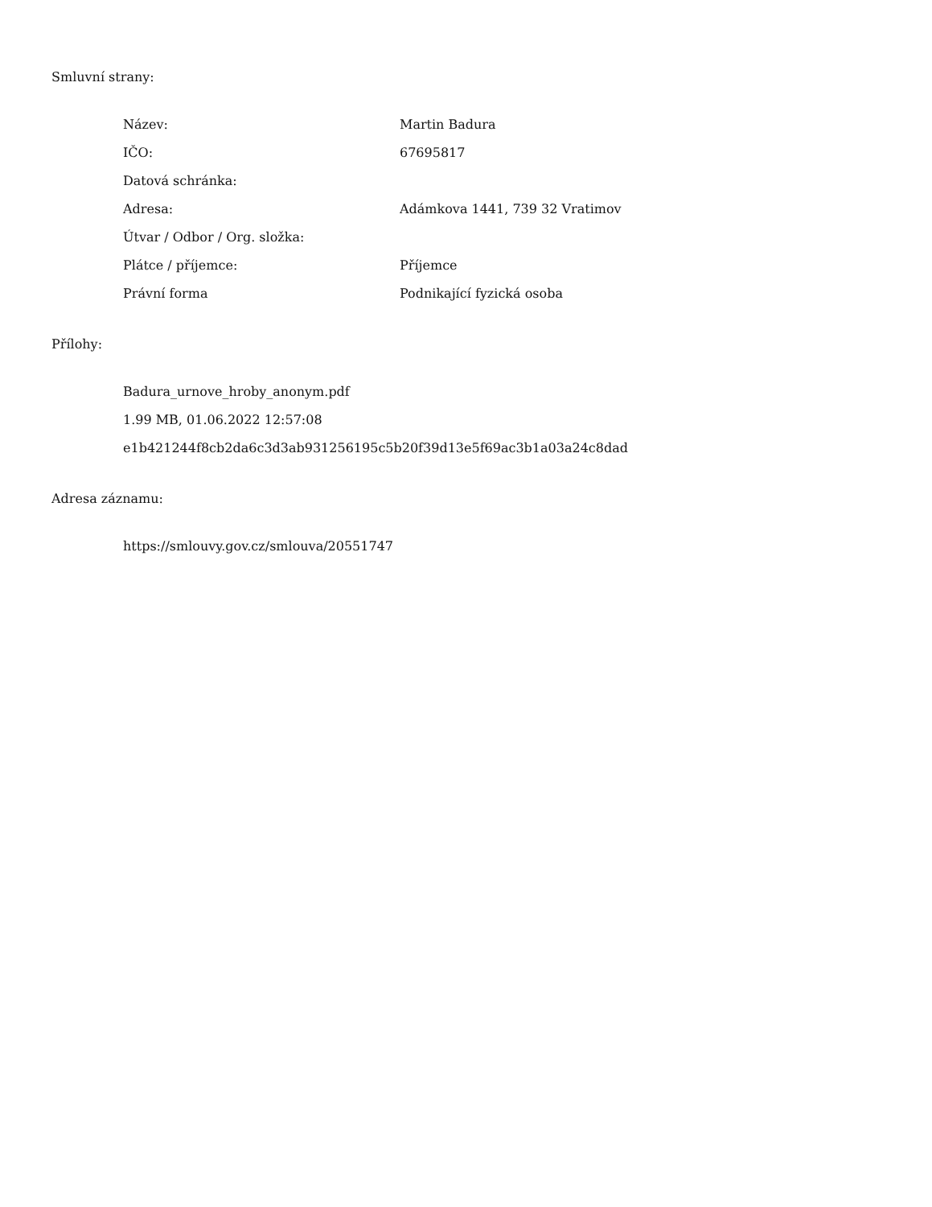Smluvní strany:
| Název: | Martin Badura |
| IČO: | 67695817 |
| Datová schránka: | |
| Adresa: | Adámkova 1441, 739 32 Vratimov |
| Útvar / Odbor / Org. složka: | |
| Plátce / příjemce: | Příjemce |
| Právní forma | Podnikající fyzická osoba |
Přílohy:
Badura_urnove_hroby_anonym.pdf
1.99 MB, 01.06.2022 12:57:08
e1b421244f8cb2da6c3d3ab931256195c5b20f39d13e5f69ac3b1a03a24c8dad
Adresa záznamu:
https://smlouvy.gov.cz/smlouva/20551747